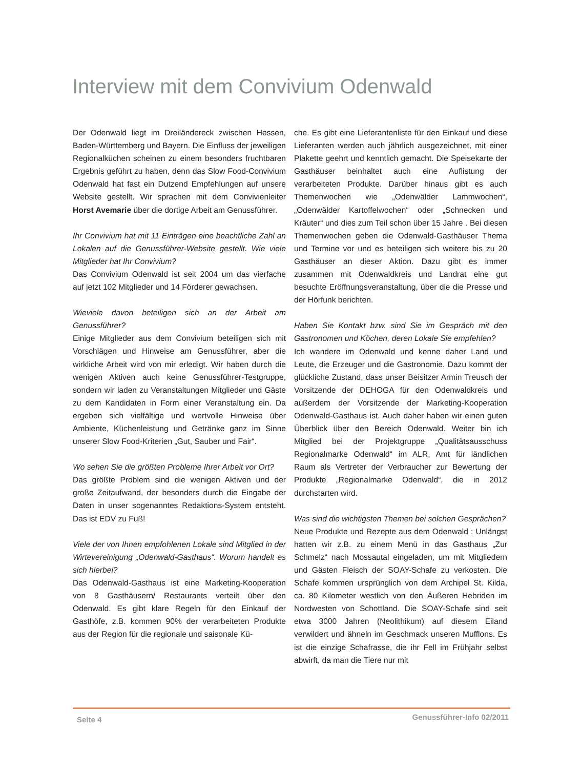Interview mit dem Convivium Odenwald
Der Odenwald liegt im Dreiländereck zwischen Hessen, Baden-Württemberg und Bayern. Die Einfluss der jeweiligen Regionalküchen scheinen zu einem besonders fruchtbaren Ergebnis geführt zu haben, denn das Slow Food-Convivium Odenwald hat fast ein Dutzend Empfehlungen auf unsere Website gestellt. Wir sprachen mit dem Convivienleiter Horst Avemarie über die dortige Arbeit am Genussführer.
Ihr Convivium hat mit 11 Einträgen eine beachtliche Zahl an Lokalen auf die Genussführer-Website gestellt. Wie viele Mitglieder hat Ihr Convivium?
Das Convivium Odenwald ist seit 2004 um das vierfache auf jetzt 102 Mitglieder und 14 Förderer gewachsen.
Wieviele davon beteiligen sich an der Arbeit am Genussführer?
Einige Mitglieder aus dem Convivium beteiligen sich mit Vorschlägen und Hinweise am Genussführer, aber die wirkliche Arbeit wird von mir erledigt. Wir haben durch die wenigen Aktiven auch keine Genussführer-Testgruppe, sondern wir laden zu Veranstaltungen Mitglieder und Gäste zu dem Kandidaten in Form einer Veranstaltung ein. Da ergeben sich vielfältige und wertvolle Hinweise über Ambiente, Küchenleistung und Getränke ganz im Sinne unserer Slow Food-Kriterien „Gut, Sauber und Fair“.
Wo sehen Sie die größten Probleme Ihrer Arbeit vor Ort?
Das größte Problem sind die wenigen Aktiven und der große Zeitaufwand, der besonders durch die Eingabe der Daten in unser sogenanntes Redaktions-System entsteht. Das ist EDV zu Fuß!
Viele der von Ihnen empfohlenen Lokale sind Mitglied in der Wirtevereinigung „Odenwald-Gasthaus“. Worum handelt es sich hierbei?
Das Odenwald-Gasthaus ist eine Marketing-Kooperation von 8 Gasthäusern/ Restaurants verteilt über den Odenwald. Es gibt klare Regeln für den Einkauf der Gasthöfe, z.B. kommen 90% der verarbeiteten Produkte aus der Region für die regionale und saisonale Kü-
che. Es gibt eine Lieferantenliste für den Einkauf und diese Lieferanten werden auch jährlich ausgezeichnet, mit einer Plakette geehrt und kenntlich gemacht. Die Speisekarte der Gasthäuser beinhaltet auch eine Auflistung der verarbeiteten Produkte. Darüber hinaus gibt es auch Themenwochen wie „Odenwälder Lammwochen“, „Odenwälder Kartoffelwochen“ oder „Schnecken und Kräuter“ und dies zum Teil schon über 15 Jahre . Bei diesen Themenwochen geben die Odenwald-Gasthäuser Thema und Termine vor und es beteiligen sich weitere bis zu 20 Gasthäuser an dieser Aktion. Dazu gibt es immer zusammen mit Odenwaldkreis und Landrat eine gut besuchte Eröffnungsveranstaltung, über die die Presse und der Hörfunk berichten.
Haben Sie Kontakt bzw. sind Sie im Gespräch mit den Gastronomen und Köchen, deren Lokale Sie empfehlen?
Ich wandere im Odenwald und kenne daher Land und Leute, die Erzeuger und die Gastronomie. Dazu kommt der glückliche Zustand, dass unser Beisitzer Armin Treusch der Vorsitzende der DEHOGA für den Odenwaldkreis und außerdem der Vorsitzende der Marketing-Kooperation Odenwald-Gasthaus ist. Auch daher haben wir einen guten Überblick über den Bereich Odenwald. Weiter bin ich Mitglied bei der Projektgruppe „Qualitätsausschuss Regionalmarke Odenwald“ im ALR, Amt für ländlichen Raum als Vertreter der Verbraucher zur Bewertung der Produkte „Regionalmarke Odenwald“, die in 2012 durchstarten wird.
Was sind die wichtigsten Themen bei solchen Gesprächen?
Neue Produkte und Rezepte aus dem Odenwald : Unlängst hatten wir z.B. zu einem Menü in das Gasthaus „Zur Schmelz“ nach Mossautal eingeladen, um mit Mitgliedern und Gästen Fleisch der SOAY-Schafe zu verkosten. Die Schafe kommen ursprünglich von dem Archipel St. Kilda, ca. 80 Kilometer westlich von den Äußeren Hebriden im Nordwesten von Schottland. Die SOAY-Schafe sind seit etwa 3000 Jahren (Neolithikum) auf diesem Eiland verwildert und ähneln im Geschmack unseren Mufflons. Es ist die einzige Schafrasse, die ihr Fell im Frühjahr selbst abwirft, da man die Tiere nur mit
Seite 4 Genussführer-Info 02/2011